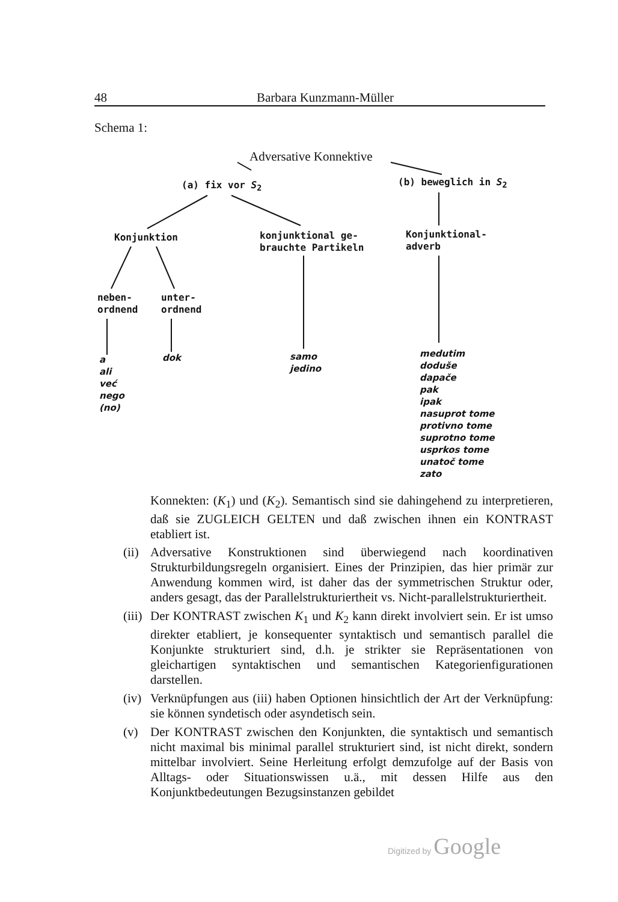48 Barbara Kunzmann-Müller
Schema 1:
Adversative Konnektive
(a) fix vor S<sub>2</sub> (b) beweglich in S<sub>2</sub>
Konjunktion
konjunktional ge-
brauchte Partikeln
Konjunktional-
adverb
neben-
ordnend
unter-
ordnend
a
ali
već
nego
(no)
dok
samo
jedino
medutim
doduše
dapače
pak
ipak
nasuprot tome
protivno tome
suprotno tome
usprkos tome
unatoč tome
zato
Konnekten: (K<sub>1</sub>) und (K<sub>2</sub>). Semantisch sind sie dahingehend zu interpretieren, daß sie ZUGLEICH GELTEN und daß zwischen ihnen ein KONTRAST etabliert ist.
(ii) Adversative Konstruktionen sind überwiegend nach koordinativen Strukturbildungsregeln organisiert. Eines der Prinzipien, das hier primär zur Anwendung kommen wird, ist daher das der symmetrischen Struktur oder, anders gesagt, das der Parallelstrukturiertheit vs. Nicht-parallelstrukturiertheit.
(iii) Der KONTRAST zwischen K<sub>1</sub> und K<sub>2</sub> kann direkt involviert sein. Er ist umso direkter etabliert, je konsequenter syntaktisch und semantisch parallel die Konjunkte strukturiert sind, d.h. je strikter sie Repräsentationen von gleichartigen syntaktischen und semantischen Kategorienfigurationen darstellen.
(iv) Verknüpfungen aus (iii) haben Optionen hinsichtlich der Art der Verknüpfung: sie können syndetisch oder asyndetisch sein.
(v) Der KONTRAST zwischen den Konjunkten, die syntaktisch und semantisch nicht maximal bis minimal parallel strukturiert sind, ist nicht direkt, sondern mittelbar involviert. Seine Herleitung erfolgt demzufolge auf der Basis von Alltags- oder Situationswissen u.ä., mit dessen Hilfe aus den Konjunktbedeutungen Bezugsinstanzen gebildet
Digitized by Google